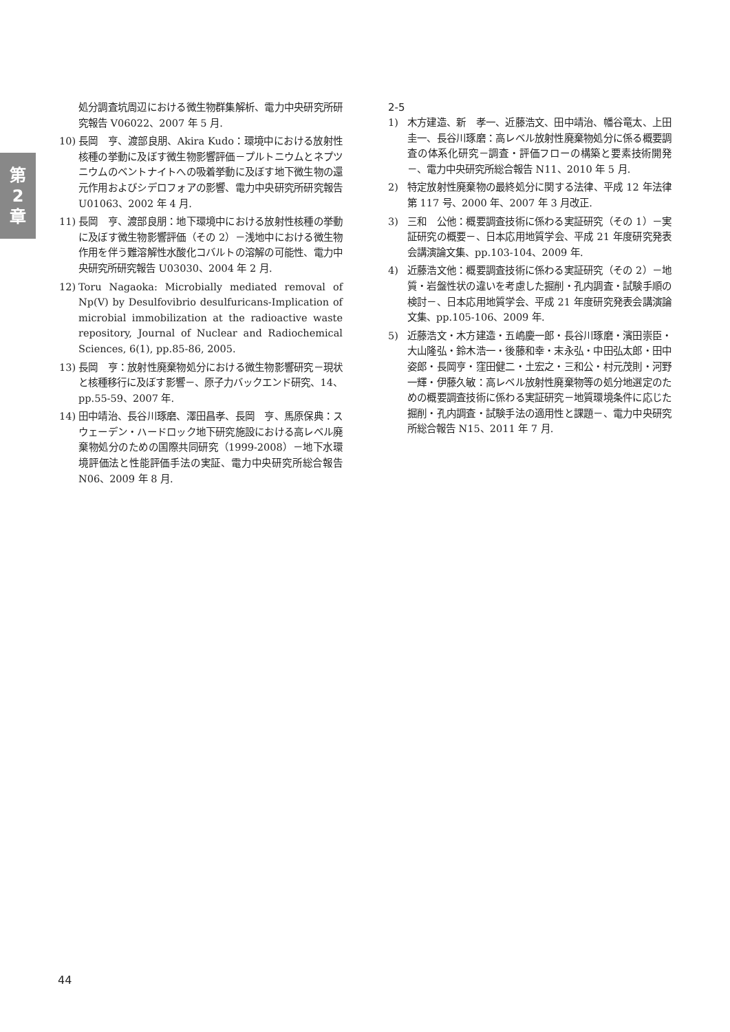第
2
章
処分調査坑周辺における微生物群集解析、電力中央研究所研究報告 V06022、2007 年 5 月.
10) 長岡　亨、渡部良朋、Akira Kudo：環境中における放射性核種の挙動に及ぼす微生物影響評価－プルトニウムとネプツニウムのベントナイトへの吸着挙動に及ぼす地下微生物の還元作用およびシデロフォアの影響、電力中央研究所研究報告 U01063、2002 年 4 月.
11) 長岡　亨、渡部良朋：地下環境中における放射性核種の挙動に及ぼす微生物影響評価（その 2）－浅地中における微生物作用を伴う難溶解性水酸化コバルトの溶解の可能性、電力中央研究所研究報告 U03030、2004 年 2 月.
12) Toru Nagaoka: Microbially mediated removal of Np(V) by Desulfovibrio desulfuricans-Implication of microbial immobilization at the radioactive waste repository, Journal of Nuclear and Radiochemical Sciences, 6(1), pp.85-86, 2005.
13) 長岡　亨：放射性廃棄物処分における微生物影響研究－現状と核種移行に及ぼす影響－、原子力バックエンド研究、14、pp.55-59、2007 年.
14) 田中靖治、長谷川琢磨、澤田昌孝、長岡　亨、馬原保典：スウェーデン・ハードロック地下研究施設における高レベル廃棄物処分のための国際共同研究（1999-2008）－地下水環境評価法と性能評価手法の実証、電力中央研究所総合報告 N06、2009 年 8 月.
2-5
1) 木方建造、新　孝一、近藤浩文、田中靖治、幡谷竜太、上田圭一、長谷川琢磨：高レベル放射性廃棄物処分に係る概要調査の体系化研究－調査・評価フローの構築と要素技術開発－、電力中央研究所総合報告 N11、2010 年 5 月.
2) 特定放射性廃棄物の最終処分に関する法律、平成 12 年法律第 117 号、2000 年、2007 年 3 月改正.
3) 三和　公他：概要調査技術に係わる実証研究（その 1）－実証研究の概要－、日本応用地質学会、平成 21 年度研究発表会講演論文集、pp.103-104、2009 年.
4) 近藤浩文他：概要調査技術に係わる実証研究（その 2）－地質・岩盤性状の違いを考慮した掘削・孔内調査・試験手順の検討－、日本応用地質学会、平成 21 年度研究発表会講演論文集、pp.105-106、2009 年.
5) 近藤浩文・木方建造・五嶋慶一郎・長谷川琢磨・濱田崇臣・大山隆弘・鈴木浩一・後藤和幸・末永弘・中田弘太郎・田中姿郎・長岡亨・窪田健二・土宏之・三和公・村元茂則・河野一輝・伊藤久敏：高レベル放射性廃棄物等の処分地選定のための概要調査技術に係わる実証研究－地質環境条件に応じた掘削・孔内調査・試験手法の適用性と課題－、電力中央研究所総合報告 N15、2011 年 7 月.
44